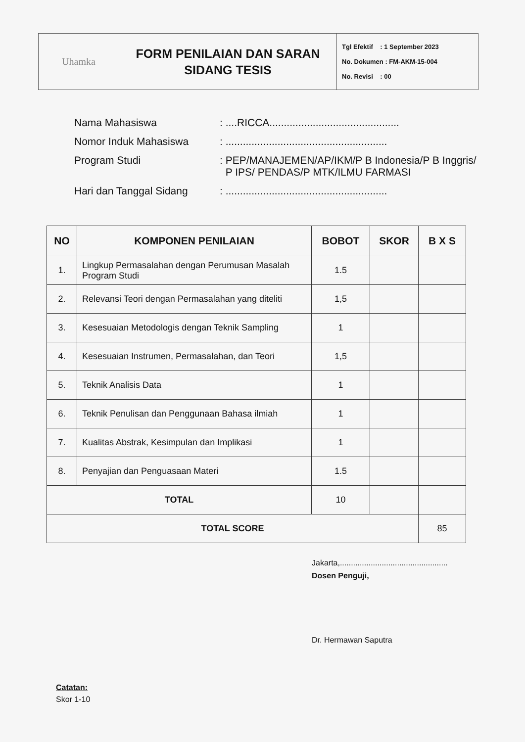Uhamka
FORM PENILAIAN DAN SARAN
SIDANG TESIS
Tgl Efektif : 1 September 2023
No. Dokumen : FM-AKM-15-004
No. Revisi : 00
| Nama Mahasiswa | : ....RICCA............................................. |
| Nomor Induk Mahasiswa | : ........................................................ |
| Program Studi | : PEP/MANAJEMEN/AP/IKM/P B Indonesia/P B Inggris/ P IPS/ PENDAS/P MTK/ILMU FARMASI |
| Hari dan Tanggal Sidang | : ........................................................ |
| NO | KOMPONEN PENILAIAN | BOBOT | SKOR | B X S |
| --- | --- | --- | --- | --- |
| 1. | Lingkup Permasalahan dengan Perumusan Masalah Program Studi | 1.5 | | |
| 2. | Relevansi Teori dengan Permasalahan yang diteliti | 1,5 | | |
| 3. | Kesesuaian Metodologis dengan Teknik Sampling | 1 | | |
| 4. | Kesesuaian Instrumen, Permasalahan, dan Teori | 1,5 | | |
| 5. | Teknik Analisis Data | 1 | | |
| 6. | Teknik Penulisan dan Penggunaan Bahasa ilmiah | 1 | | |
| 7. | Kualitas Abstrak, Kesimpulan dan Implikasi | 1 | | |
| 8. | Penyajian dan Penguasaan Materi | 1.5 | | |
| TOTAL | | 10 | | |
| TOTAL SCORE | | | | 85 |
Jakarta,.................................................
Dosen Penguji,
Dr. Hermawan Saputra
Catatan:
Skor 1-10